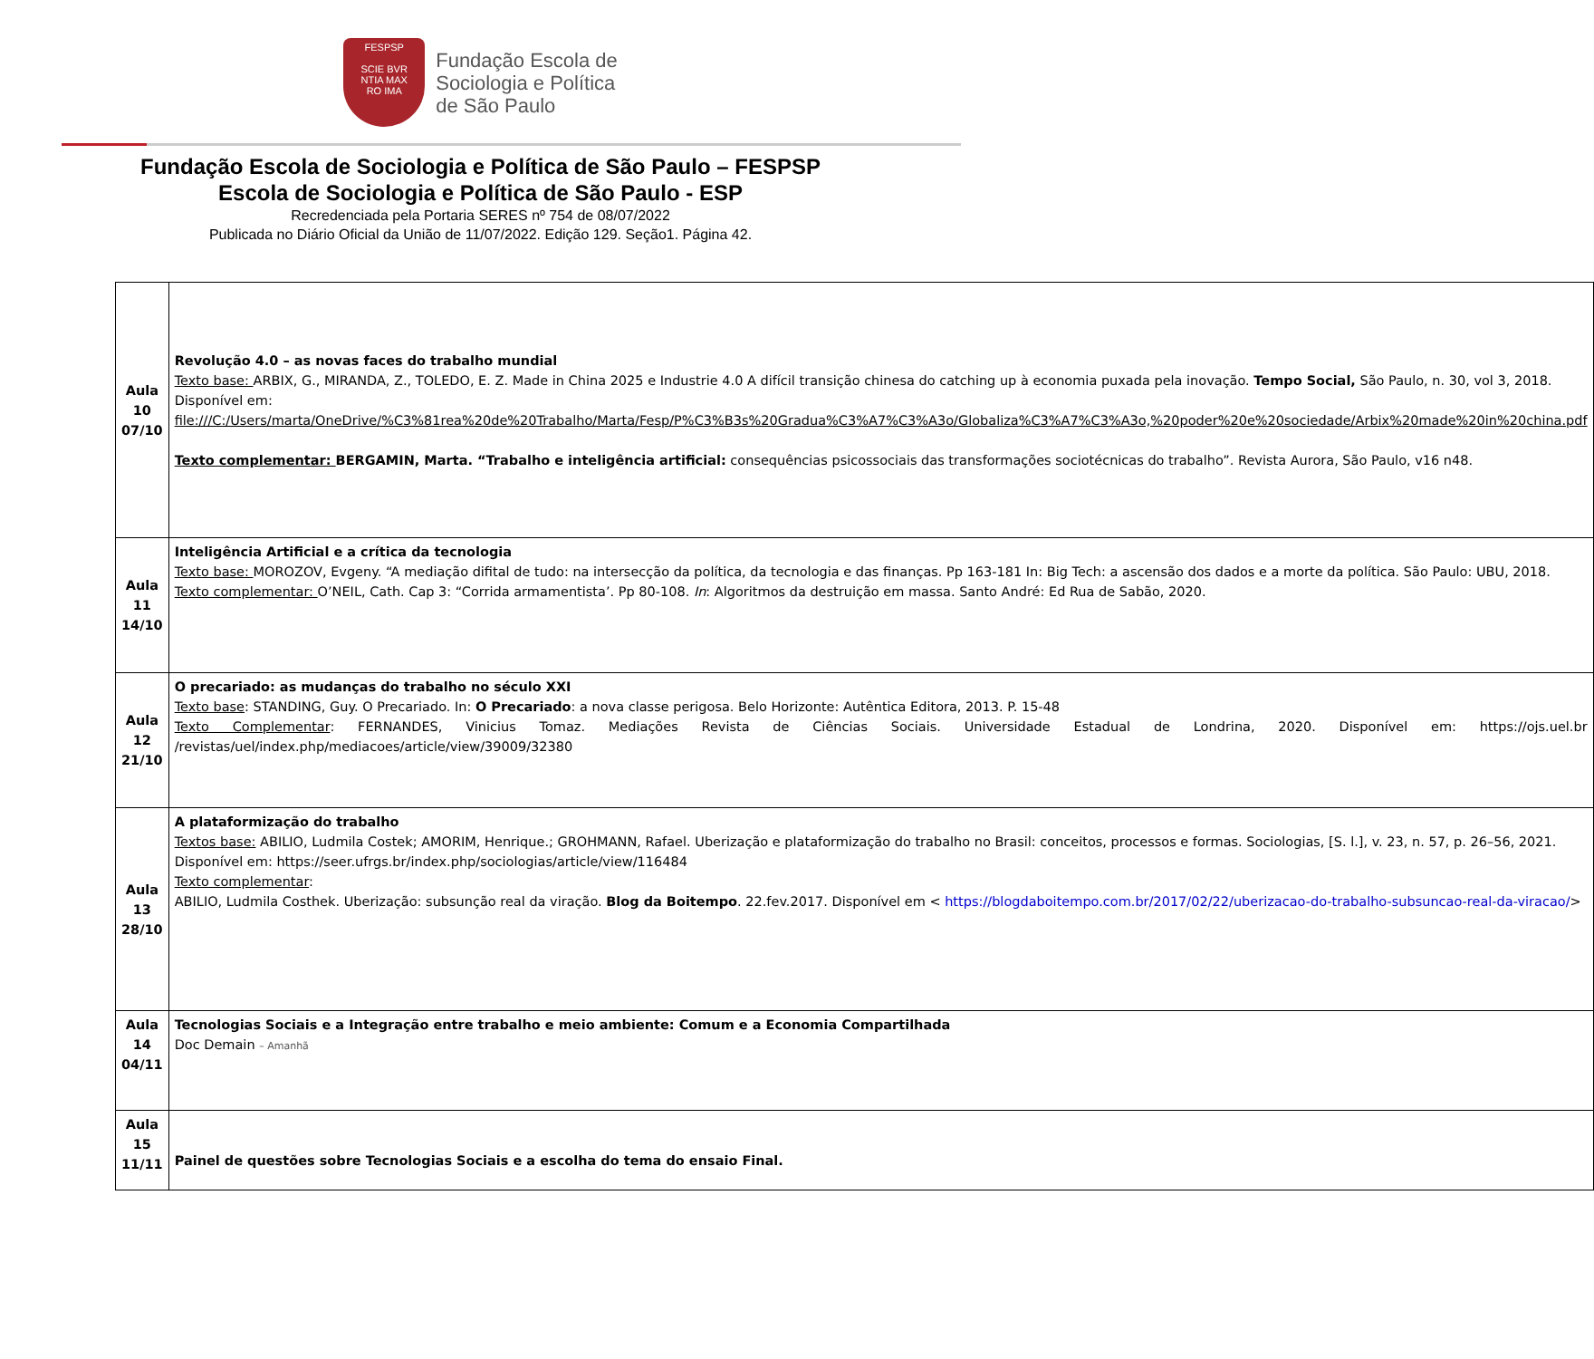FESPSP
SCIE BVR
NTIA MAX
RO IMA
Fundação Escola de
Sociologia e Política
de São Paulo
Fundação Escola de Sociologia e Política de São Paulo – FESPSP
Escola de Sociologia e Política de São Paulo - ESP
Recredenciada pela Portaria SERES nº 754 de 08/07/2022
Publicada no Diário Oficial da União de 11/07/2022. Edição 129. Seção1. Página 42.
| Aula 10 07/10 | Revolução 4.0 – as novas faces do trabalho mundial Texto base: ARBIX, G., MIRANDA, Z., TOLEDO, E. Z. Made in China 2025 e Industrie 4.0 A difícil transição chinesa do catching up à economia puxada pela inovação. Tempo Social, São Paulo, n. 30, vol 3, 2018. Disponível em: file:///C:/Users/marta/OneDrive/%C3%81rea%20de%20Trabalho/Marta/Fesp/P%C3%B3s%20Gradua%C3%A7%C3%A3o/Globaliza%C3%A7%C3%A3o,%20poder%20e%20sociedade/Arbix%20made%20in%20china.pdf Texto complementar: BERGAMIN, Marta. “Trabalho e inteligência artificial: consequências psicossociais das transformações sociotécnicas do trabalho”. Revista Aurora, São Paulo, v16 n48. |
| Aula 11 14/10 | Inteligência Artificial e a crítica da tecnologia Texto base: MOROZOV, Evgeny. “A mediação difital de tudo: na intersecção da política, da tecnologia e das finanças. Pp 163-181 In: Big Tech: a ascensão dos dados e a morte da política. São Paulo: UBU, 2018. Texto complementar: O’NEIL, Cath. Cap 3: “Corrida armamentista’. Pp 80-108. In : Algoritmos da destruição em massa. Santo André: Ed Rua de Sabão, 2020. |
| Aula 12 21/10 | O precariado: as mudanças do trabalho no século XXI Texto base : STANDING, Guy. O Precariado. In: O Precariado : a nova classe perigosa. Belo Horizonte: Autêntica Editora, 2013. P. 15-48 Texto Complementar : FERNANDES, Vinicius Tomaz. Mediações Revista de Ciências Sociais. Universidade Estadual de Londrina, 2020. Disponível em: https://ojs.uel.br /revistas/uel/index.php/mediacoes/article/view/39009/32380 |
| Aula 13 28/10 | A plataformização do trabalho Textos base: ABILIO, Ludmila Costek; AMORIM, Henrique.; GROHMANN, Rafael. Uberização e plataformização do trabalho no Brasil: conceitos, processos e formas. Sociologias, [S. l.], v. 23, n. 57, p. 26–56, 2021. Disponível em: https://seer.ufrgs.br/index.php/sociologias/article/view/116484 Texto complementar : ABILIO, Ludmila Costhek. Uberização: subsunção real da viração. Blog da Boitempo . 22.fev.2017. Disponível em < https://blogdaboitempo.com.br/2017/02/22/uberizacao-do-trabalho-subsuncao-real-da-viracao/ > |
| Aula 14 04/11 | Tecnologias Sociais e a Integração entre trabalho e meio ambiente: Comum e a Economia Compartilhada Doc Demain – Amanhã |
| Aula 15 11/11 | Painel de questões sobre Tecnologias Sociais e a escolha do tema do ensaio Final. |